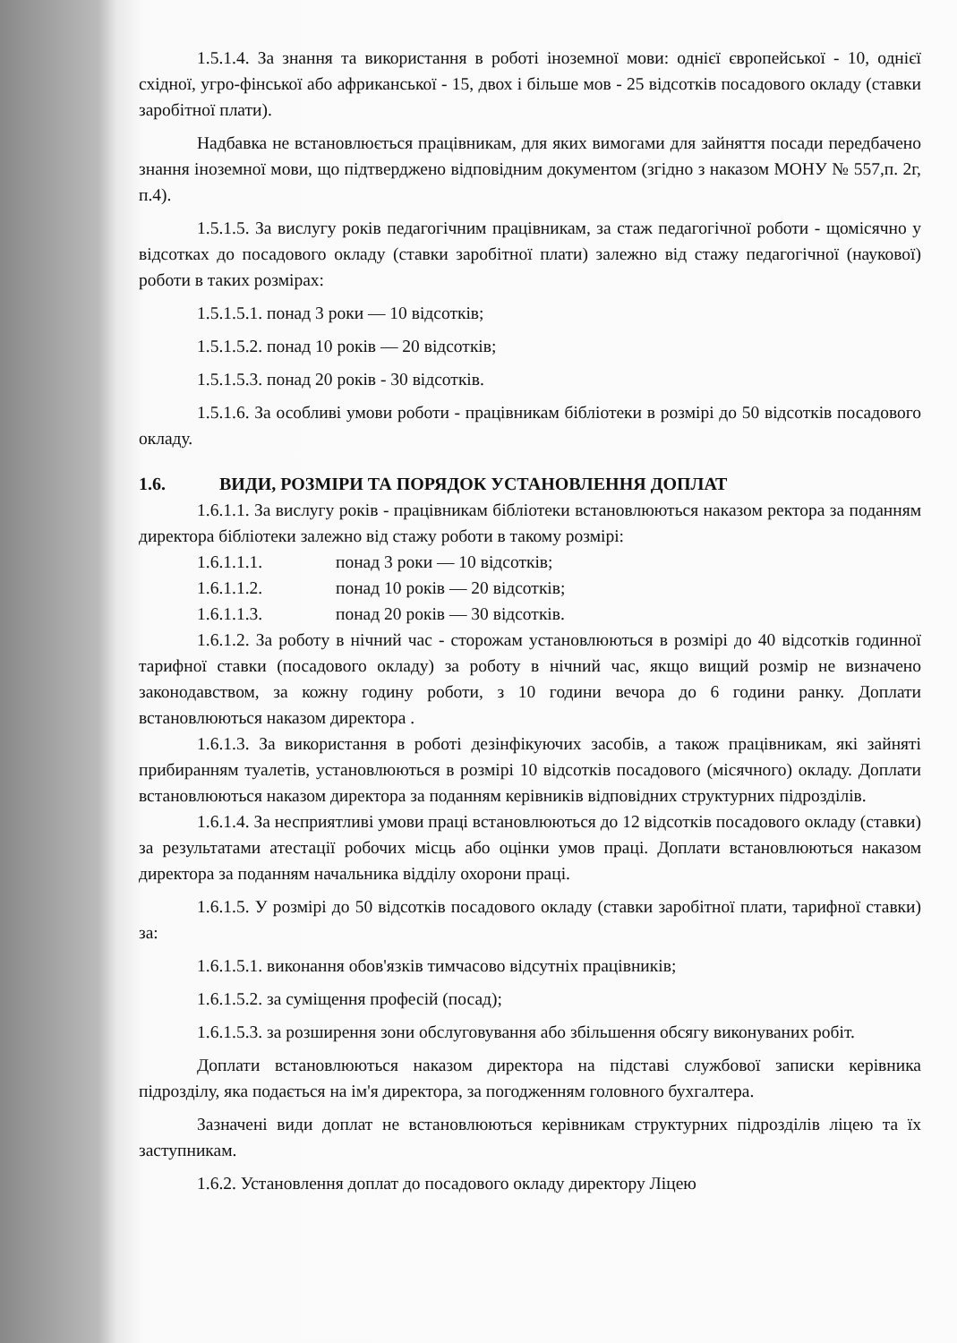1.5.1.4. За знання та використання в роботі іноземної мови: однієї європейської - 10, однієї східної, угро-фінської або африканської - 15, двох і більше мов - 25 відсотків посадового окладу (ставки заробітної плати).
Надбавка не встановлюється працівникам, для яких вимогами для зайняття посади передбачено знання іноземної мови, що підтверджено відповідним документом (згідно з наказом МОНУ № 557,п. 2г, п.4).
1.5.1.5. За вислугу років педагогічним працівникам, за стаж педагогічної роботи - щомісячно у відсотках до посадового окладу (ставки заробітної плати) залежно від стажу педагогічної (наукової) роботи в таких розмірах:
1.5.1.5.1. понад 3 роки — 10 відсотків;
1.5.1.5.2. понад 10 років — 20 відсотків;
1.5.1.5.3. понад 20 років - 30 відсотків.
1.5.1.6. За особливі умови роботи - працівникам бібліотеки в розмірі до 50 відсотків посадового окладу.
1.6. ВИДИ, РОЗМІРИ ТА ПОРЯДОК УСТАНОВЛЕННЯ ДОПЛАТ
1.6.1.1. За вислугу років - працівникам бібліотеки встановлюються наказом ректора за поданням директора бібліотеки залежно від стажу роботи в такому розмірі:
1.6.1.1.1. понад 3 роки — 10 відсотків;
1.6.1.1.2. понад 10 років — 20 відсотків;
1.6.1.1.3. понад 20 років — 30 відсотків.
1.6.1.2. За роботу в нічний час - сторожам установлюються в розмірі до 40 відсотків годинної тарифної ставки (посадового окладу) за роботу в нічний час, якщо вищий розмір не визначено законодавством, за кожну годину роботи, з 10 години вечора до 6 години ранку. Доплати встановлюються наказом директора .
1.6.1.3. За використання в роботі дезінфікуючих засобів, а також працівникам, які зайняті прибиранням туалетів, установлюються в розмірі 10 відсотків посадового (місячного) окладу. Доплати встановлюються наказом директора за поданням керівників відповідних структурних підрозділів.
1.6.1.4. За несприятливі умови праці встановлюються до 12 відсотків посадового окладу (ставки) за результатами атестації робочих місць або оцінки умов праці. Доплати встановлюються наказом директора за поданням начальника відділу охорони праці.
1.6.1.5. У розмірі до 50 відсотків посадового окладу (ставки заробітної плати, тарифної ставки) за:
1.6.1.5.1. виконання обов'язків тимчасово відсутніх працівників;
1.6.1.5.2. за суміщення професій (посад);
1.6.1.5.3. за розширення зони обслуговування або збільшення обсягу виконуваних робіт.
Доплати встановлюються наказом директора на підставі службової записки керівника підрозділу, яка подається на ім'я директора, за погодженням головного бухгалтера.
Зазначені види доплат не встановлюються керівникам структурних підрозділів ліцею та їх заступникам.
1.6.2. Установлення доплат до посадового окладу директору Ліцею